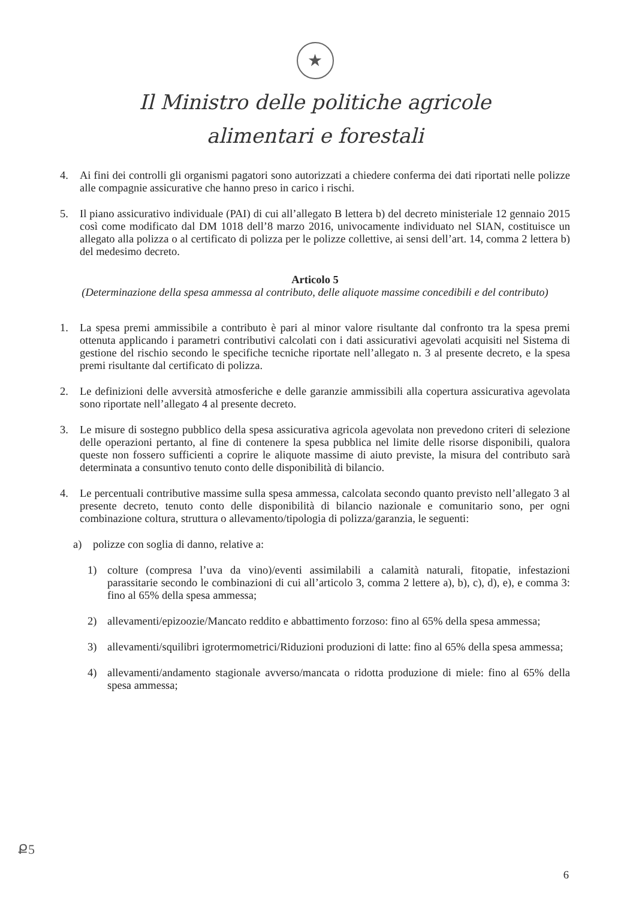★
Il Ministro delle politiche agricole
alimentari e forestali
4. Ai fini dei controlli gli organismi pagatori sono autorizzati a chiedere conferma dei dati riportati nelle polizze alle compagnie assicurative che hanno preso in carico i rischi.
5. Il piano assicurativo individuale (PAI) di cui all’allegato B lettera b) del decreto ministeriale 12 gennaio 2015 così come modificato dal DM 1018 dell’8 marzo 2016, univocamente individuato nel SIAN, costituisce un allegato alla polizza o al certificato di polizza per le polizze collettive, ai sensi dell’art. 14, comma 2 lettera b) del medesimo decreto.
Articolo 5
(Determinazione della spesa ammessa al contributo, delle aliquote massime concedibili e del contributo)
1. La spesa premi ammissibile a contributo è pari al minor valore risultante dal confronto tra la spesa premi ottenuta applicando i parametri contributivi calcolati con i dati assicurativi agevolati acquisiti nel Sistema di gestione del rischio secondo le specifiche tecniche riportate nell’allegato n. 3 al presente decreto, e la spesa premi risultante dal certificato di polizza.
2. Le definizioni delle avversità atmosferiche e delle garanzie ammissibili alla copertura assicurativa agevolata sono riportate nell’allegato 4 al presente decreto.
3. Le misure di sostegno pubblico della spesa assicurativa agricola agevolata non prevedono criteri di selezione delle operazioni pertanto, al fine di contenere la spesa pubblica nel limite delle risorse disponibili, qualora queste non fossero sufficienti a coprire le aliquote massime di aiuto previste, la misura del contributo sarà determinata a consuntivo tenuto conto delle disponibilità di bilancio.
4. Le percentuali contributive massime sulla spesa ammessa, calcolata secondo quanto previsto nell’allegato 3 al presente decreto, tenuto conto delle disponibilità di bilancio nazionale e comunitario sono, per ogni combinazione coltura, struttura o allevamento/tipologia di polizza/garanzia, le seguenti:
a) polizze con soglia di danno, relative a:
1) colture (compresa l’uva da vino)/eventi assimilabili a calamità naturali, fitopatie, infestazioni parassitarie secondo le combinazioni di cui all’articolo 3, comma 2 lettere a), b), c), d), e), e comma 3: fino al 65% della spesa ammessa;
2) allevamenti/epizoozie/Mancato reddito e abbattimento forzoso: fino al 65% della spesa ammessa;
3) allevamenti/squilibri igrotermometrici/Riduzioni produzioni di latte: fino al 65% della spesa ammessa;
4) allevamenti/andamento stagionale avverso/mancata o ridotta produzione di miele: fino al 65% della spesa ammessa;
Ք5
6